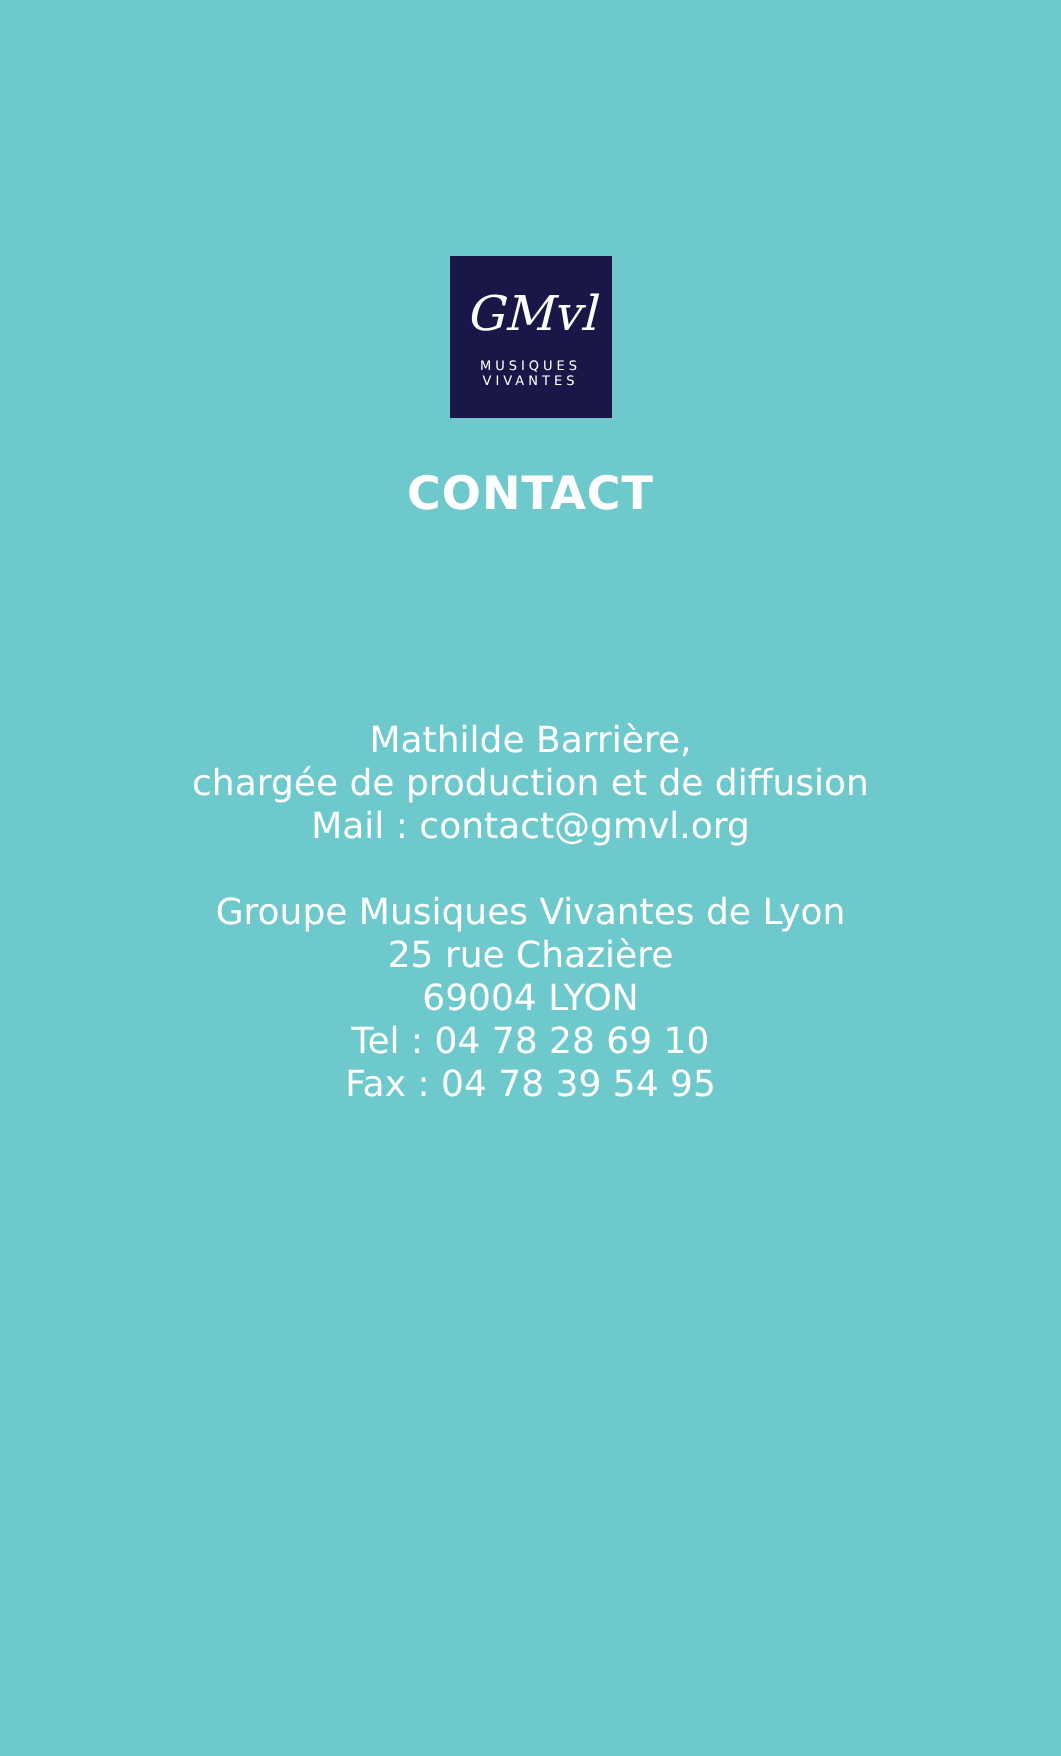GMvl
MUSIQUES
VIVANTES
CONTACT
Mathilde Barrière,
chargée de production et de diffusion
Mail : contact@gmvl.org
Groupe Musiques Vivantes de Lyon
25 rue Chazière
69004 LYON
Tel : 04 78 28 69 10
Fax : 04 78 39 54 95